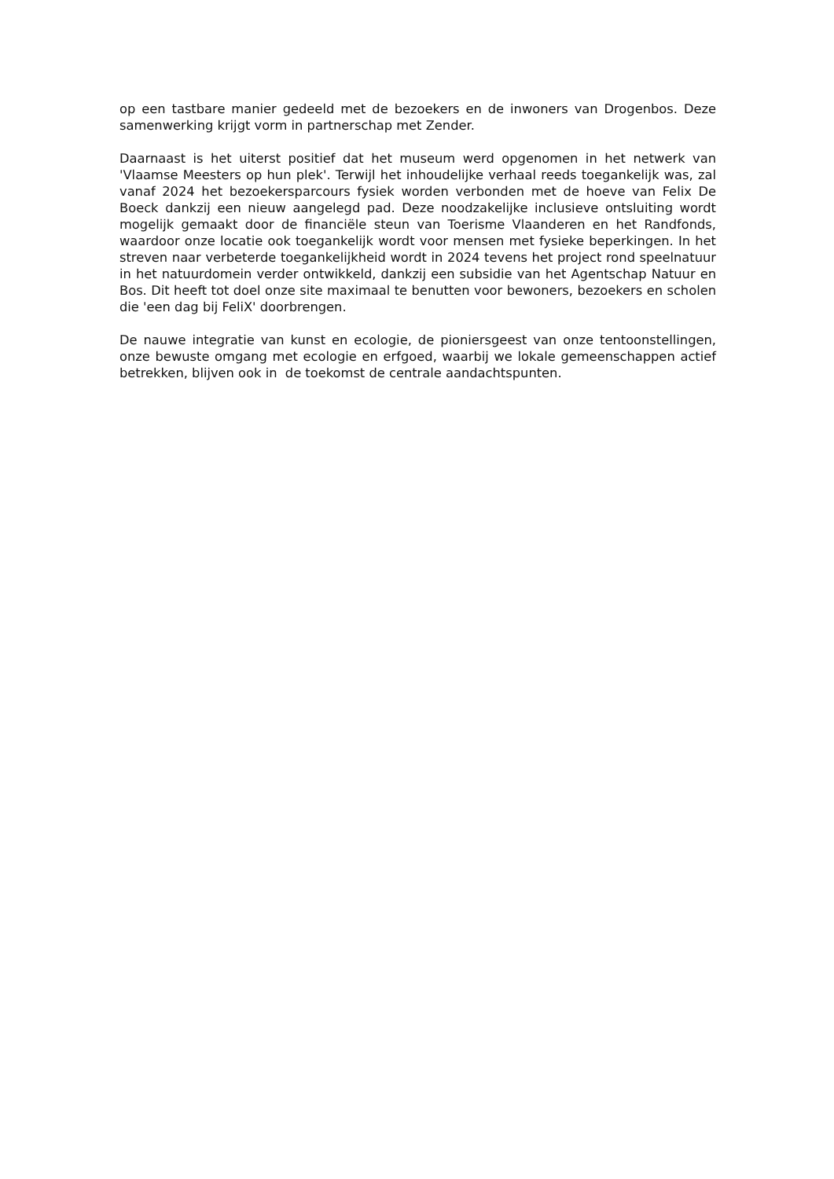op een tastbare manier gedeeld met de bezoekers en de inwoners van Drogenbos. Deze samenwerking krijgt vorm in partnerschap met Zender.
Daarnaast is het uiterst positief dat het museum werd opgenomen in het netwerk van 'Vlaamse Meesters op hun plek'. Terwijl het inhoudelijke verhaal reeds toegankelijk was, zal vanaf 2024 het bezoekersparcours fysiek worden verbonden met de hoeve van Felix De Boeck dankzij een nieuw aangelegd pad. Deze noodzakelijke inclusieve ontsluiting wordt mogelijk gemaakt door de financiële steun van Toerisme Vlaanderen en het Randfonds, waardoor onze locatie ook toegankelijk wordt voor mensen met fysieke beperkingen. In het streven naar verbeterde toegankelijkheid wordt in 2024 tevens het project rond speelnatuur in het natuurdomein verder ontwikkeld, dankzij een subsidie van het Agentschap Natuur en Bos. Dit heeft tot doel onze site maximaal te benutten voor bewoners, bezoekers en scholen die 'een dag bij FeliX' doorbrengen.
De nauwe integratie van kunst en ecologie, de pioniersgeest van onze tentoonstellingen, onze bewuste omgang met ecologie en erfgoed, waarbij we lokale gemeenschappen actief betrekken, blijven ook in de toekomst de centrale aandachtspunten.